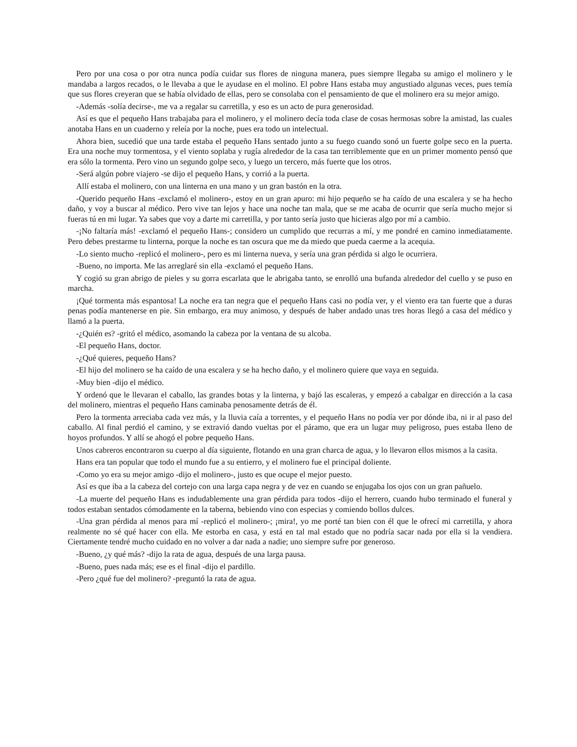Pero por una cosa o por otra nunca podía cuidar sus flores de ninguna manera, pues siempre llegaba su amigo el molinero y le mandaba a largos recados, o le llevaba a que le ayudase en el molino. El pobre Hans estaba muy angustiado algunas veces, pues temía que sus flores creyeran que se había olvidado de ellas, pero se consolaba con el pensamiento de que el molinero era su mejor amigo.
-Además -solía decirse-, me va a regalar su carretilla, y eso es un acto de pura generosidad.
Así es que el pequeño Hans trabajaba para el molinero, y el molinero decía toda clase de cosas hermosas sobre la amistad, las cuales anotaba Hans en un cuaderno y releía por la noche, pues era todo un intelectual.
Ahora bien, sucedió que una tarde estaba el pequeño Hans sentado junto a su fuego cuando sonó un fuerte golpe seco en la puerta. Era una noche muy tormentosa, y el viento soplaba y rugía alrededor de la casa tan terriblemente que en un primer momento pensó que era sólo la tormenta. Pero vino un segundo golpe seco, y luego un tercero, más fuerte que los otros.
-Será algún pobre viajero -se dijo el pequeño Hans, y corrió a la puerta.
Allí estaba el molinero, con una linterna en una mano y un gran bastón en la otra.
-Querido pequeño Hans -exclamó el molinero-, estoy en un gran apuro: mi hijo pequeño se ha caído de una escalera y se ha hecho daño, y voy a buscar al médico. Pero vive tan lejos y hace una noche tan mala, que se me acaba de ocurrir que sería mucho mejor si fueras tú en mi lugar. Ya sabes que voy a darte mi carretilla, y por tanto sería justo que hicieras algo por mí a cambio.
-¡No faltaría más! -exclamó el pequeño Hans-; considero un cumplido que recurras a mí, y me pondré en camino inmediatamente. Pero debes prestarme tu linterna, porque la noche es tan oscura que me da miedo que pueda caerme a la acequia.
-Lo siento mucho -replicó el molinero-, pero es mi linterna nueva, y sería una gran pérdida si algo le ocurriera.
-Bueno, no importa. Me las arreglaré sin ella -exclamó el pequeño Hans.
Y cogió su gran abrigo de pieles y su gorra escarlata que le abrigaba tanto, se enrolló una bufanda alrededor del cuello y se puso en marcha.
¡Qué tormenta más espantosa! La noche era tan negra que el pequeño Hans casi no podía ver, y el viento era tan fuerte que a duras penas podía mantenerse en pie. Sin embargo, era muy animoso, y después de haber andado unas tres horas llegó a casa del médico y llamó a la puerta.
-¿Quién es? -gritó el médico, asomando la cabeza por la ventana de su alcoba.
-El pequeño Hans, doctor.
-¿Qué quieres, pequeño Hans?
-El hijo del molinero se ha caído de una escalera y se ha hecho daño, y el molinero quiere que vaya en seguida.
-Muy bien -dijo el médico.
Y ordenó que le llevaran el caballo, las grandes botas y la linterna, y bajó las escaleras, y empezó a cabalgar en dirección a la casa del molinero, mientras el pequeño Hans caminaba penosamente detrás de él.
Pero la tormenta arreciaba cada vez más, y la lluvia caía a torrentes, y el pequeño Hans no podía ver por dónde iba, ni ir al paso del caballo. Al final perdió el camino, y se extravió dando vueltas por el páramo, que era un lugar muy peligroso, pues estaba lleno de hoyos profundos. Y allí se ahogó el pobre pequeño Hans.
Unos cabreros encontraron su cuerpo al día siguiente, flotando en una gran charca de agua, y lo llevaron ellos mismos a la casita.
Hans era tan popular que todo el mundo fue a su entierro, y el molinero fue el principal doliente.
-Como yo era su mejor amigo -dijo el molinero-, justo es que ocupe el mejor puesto.
Así es que iba a la cabeza del cortejo con una larga capa negra y de vez en cuando se enjugaba los ojos con un gran pañuelo.
-La muerte del pequeño Hans es indudablemente una gran pérdida para todos -dijo el herrero, cuando hubo terminado el funeral y todos estaban sentados cómodamente en la taberna, bebiendo vino con especias y comiendo bollos dulces.
-Una gran pérdida al menos para mí -replicó el molinero-; ¡mira!, yo me porté tan bien con él que le ofrecí mi carretilla, y ahora realmente no sé qué hacer con ella. Me estorba en casa, y está en tal mal estado que no podría sacar nada por ella si la vendiera. Ciertamente tendré mucho cuidado en no volver a dar nada a nadie; uno siempre sufre por generoso.
-Bueno, ¿y qué más? -dijo la rata de agua, después de una larga pausa.
-Bueno, pues nada más; ese es el final -dijo el pardillo.
-Pero ¿qué fue del molinero? -preguntó la rata de agua.